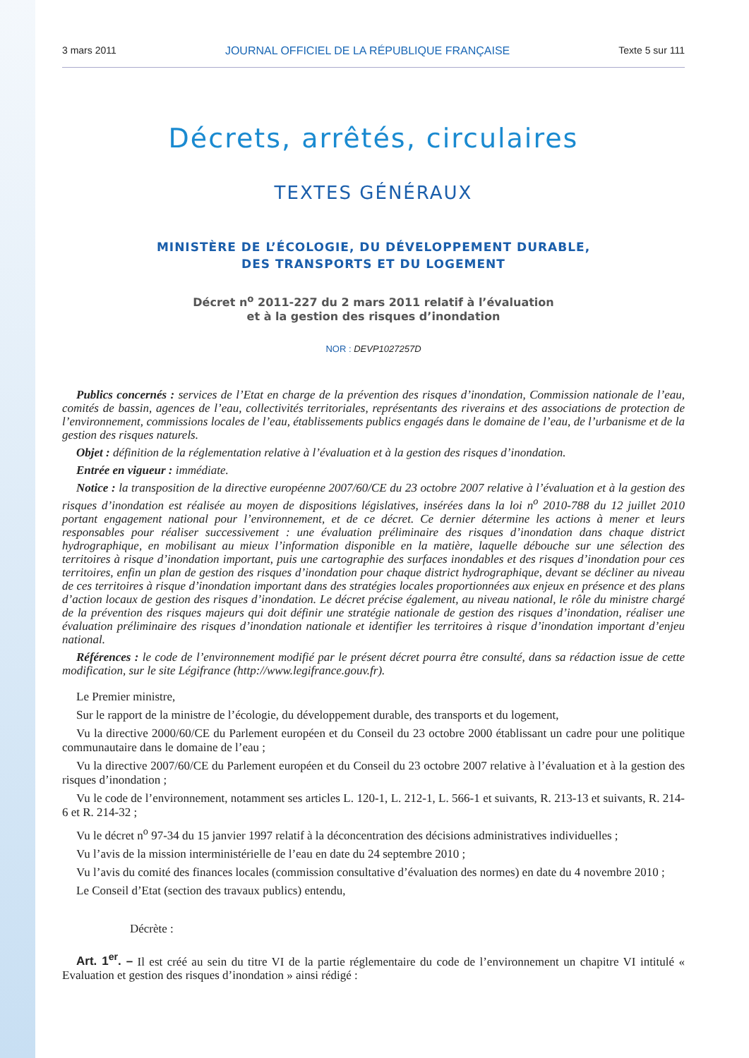3 mars 2011 JOURNAL OFFICIEL DE LA RÉPUBLIQUE FRANÇAISE Texte 5 sur 111
Décrets, arrêtés, circulaires
TEXTES GÉNÉRAUX
MINISTÈRE DE L’ÉCOLOGIE, DU DÉVELOPPEMENT DURABLE,
DES TRANSPORTS ET DU LOGEMENT
Décret n<sup>o</sup> 2011-227 du 2 mars 2011 relatif à l’évaluation
et à la gestion des risques d’inondation
NOR : DEVP1027257D
Publics concernés : services de l’Etat en charge de la prévention des risques d’inondation, Commission nationale de l’eau, comités de bassin, agences de l’eau, collectivités territoriales, représentants des riverains et des associations de protection de l’environnement, commissions locales de l’eau, établissements publics engagés dans le domaine de l’eau, de l’urbanisme et de la gestion des risques naturels.
Objet : définition de la réglementation relative à l’évaluation et à la gestion des risques d’inondation.
Entrée en vigueur : immédiate.
Notice : la transposition de la directive européenne 2007/60/CE du 23 octobre 2007 relative à l’évaluation et à la gestion des risques d’inondation est réalisée au moyen de dispositions législatives, insérées dans la loi n<sup>o</sup> 2010-788 du 12 juillet 2010 portant engagement national pour l’environnement, et de ce décret. Ce dernier détermine les actions à mener et leurs responsables pour réaliser successivement : une évaluation préliminaire des risques d’inondation dans chaque district hydrographique, en mobilisant au mieux l’information disponible en la matière, laquelle débouche sur une sélection des territoires à risque d’inondation important, puis une cartographie des surfaces inondables et des risques d’inondation pour ces territoires, enfin un plan de gestion des risques d’inondation pour chaque district hydrographique, devant se décliner au niveau de ces territoires à risque d’inondation important dans des stratégies locales proportionnées aux enjeux en présence et des plans d’action locaux de gestion des risques d’inondation. Le décret précise également, au niveau national, le rôle du ministre chargé de la prévention des risques majeurs qui doit définir une stratégie nationale de gestion des risques d’inondation, réaliser une évaluation préliminaire des risques d’inondation nationale et identifier les territoires à risque d’inondation important d’enjeu national.
Références : le code de l’environnement modifié par le présent décret pourra être consulté, dans sa rédaction issue de cette modification, sur le site Légifrance (http://www.legifrance.gouv.fr).
Le Premier ministre,
Sur le rapport de la ministre de l’écologie, du développement durable, des transports et du logement,
Vu la directive 2000/60/CE du Parlement européen et du Conseil du 23 octobre 2000 établissant un cadre pour une politique communautaire dans le domaine de l’eau ;
Vu la directive 2007/60/CE du Parlement européen et du Conseil du 23 octobre 2007 relative à l’évaluation et à la gestion des risques d’inondation ;
Vu le code de l’environnement, notamment ses articles L. 120-1, L. 212-1, L. 566-1 et suivants, R. 213-13 et suivants, R. 214-6 et R. 214-32 ;
Vu le décret n<sup>o</sup> 97-34 du 15 janvier 1997 relatif à la déconcentration des décisions administratives individuelles ;
Vu l’avis de la mission interministérielle de l’eau en date du 24 septembre 2010 ;
Vu l’avis du comité des finances locales (commission consultative d’évaluation des normes) en date du 4 novembre 2010 ;
Le Conseil d’Etat (section des travaux publics) entendu,
Décrète :
Art. 1<sup>er</sup>. – Il est créé au sein du titre VI de la partie réglementaire du code de l’environnement un chapitre VI intitulé « Evaluation et gestion des risques d’inondation » ainsi rédigé :